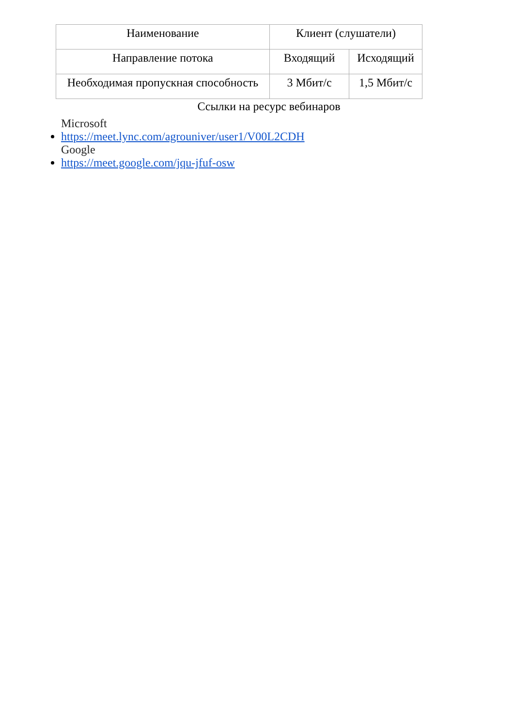| Наименование | Клиент (слушатели) | |
| Направление потока | Входящий | Исходящий |
| Необходимая пропускная способность | 3 Мбит/с | 1,5 Мбит/с |
Ссылки на ресурс вебинаров
Microsoft
https://meet.lync.com/agrouniver/user1/V00L2CDH
Google
https://meet.google.com/jqu-jfuf-osw